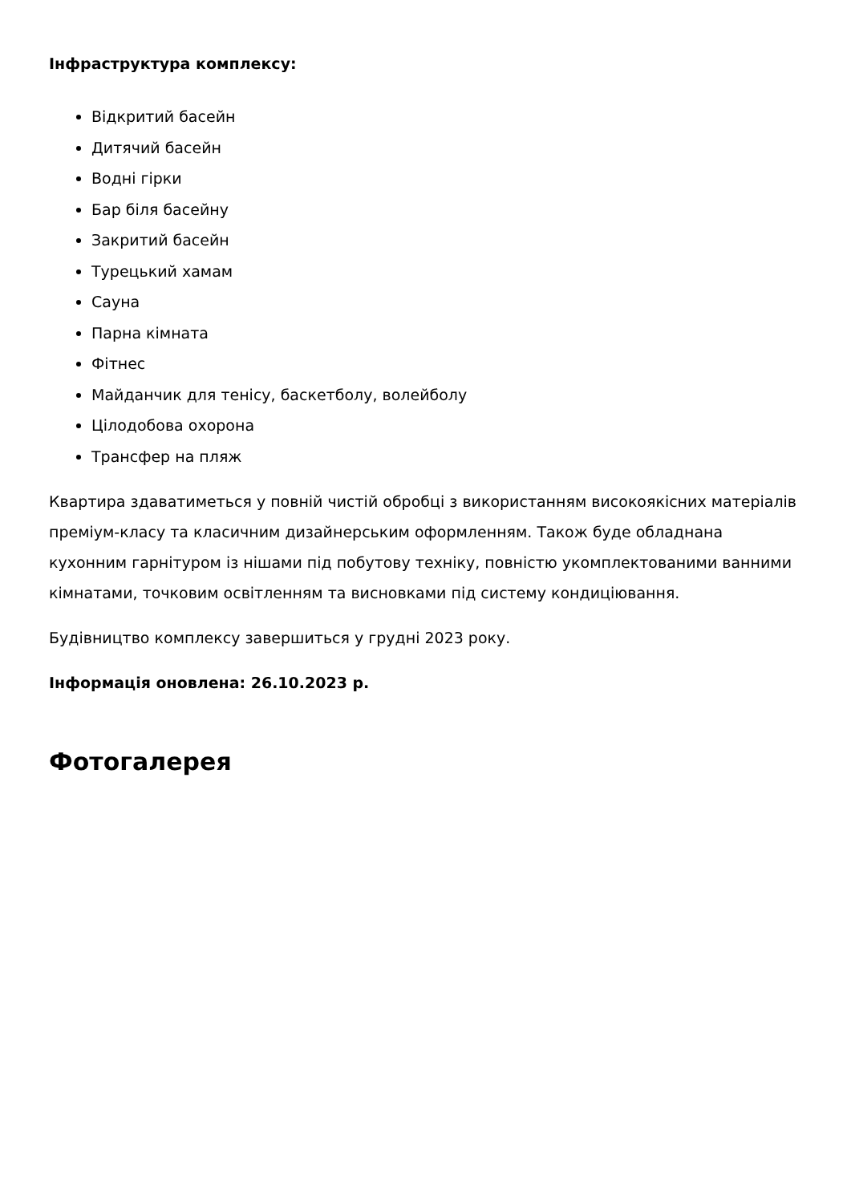Інфраструктура комплексу:
Відкритий басейн
Дитячий басейн
Водні гірки
Бар біля басейну
Закритий басейн
Турецький хамам
Сауна
Парна кімната
Фітнес
Майданчик для тенісу, баскетболу, волейболу
Цілодобова охорона
Трансфер на пляж
Квартира здаватиметься у повній чистій обробці з використанням високоякісних матеріалів преміум-класу та класичним дизайнерським оформленням. Також буде обладнана кухонним гарнітуром із нішами під побутову техніку, повністю укомплектованими ванними кімнатами, точковим освітленням та висновками під систему кондиціювання.
Будівництво комплексу завершиться у грудні 2023 року.
Інформація оновлена: 26.10.2023 р.
Фотогалерея